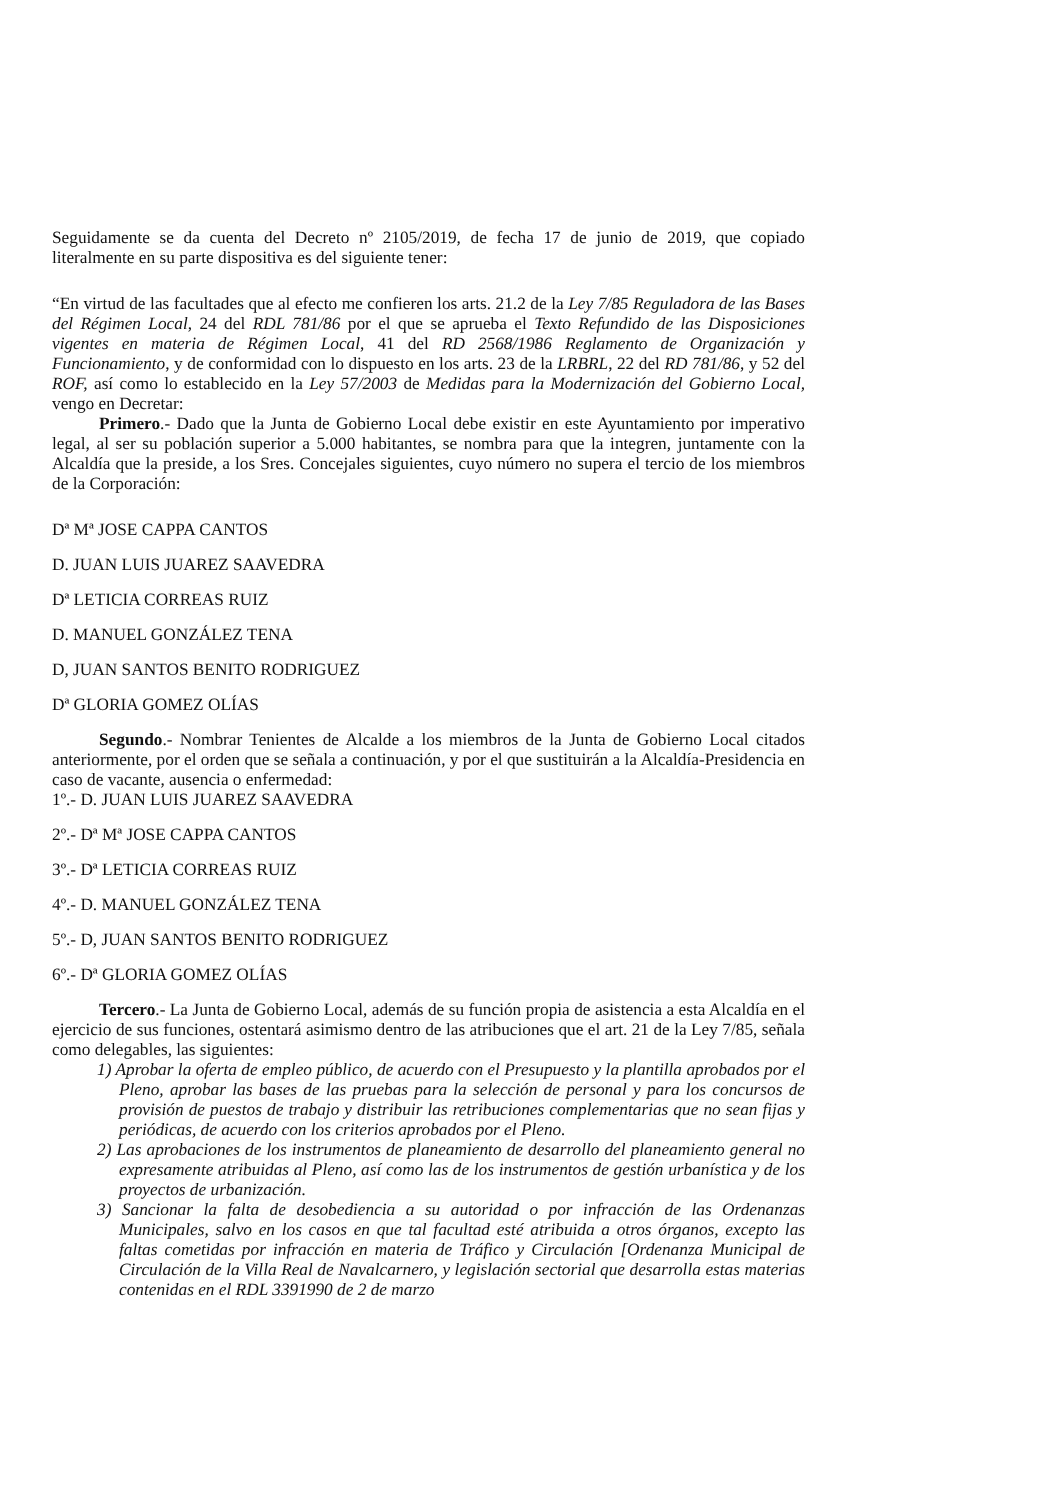Seguidamente se da cuenta del Decreto nº 2105/2019, de fecha 17 de junio de 2019, que copiado literalmente en su parte dispositiva es del siguiente tener:
“En virtud de las facultades que al efecto me confieren los arts. 21.2 de la Ley 7/85 Reguladora de las Bases del Régimen Local, 24 del RDL 781/86 por el que se aprueba el Texto Refundido de las Disposiciones vigentes en materia de Régimen Local, 41 del RD 2568/1986 Reglamento de Organización y Funcionamiento, y de conformidad con lo dispuesto en los arts. 23 de la LRBRL, 22 del RD 781/86, y 52 del ROF, así como lo establecido en la Ley 57/2003 de Medidas para la Modernización del Gobierno Local, vengo en Decretar:
Primero.- Dado que la Junta de Gobierno Local debe existir en este Ayuntamiento por imperativo legal, al ser su población superior a 5.000 habitantes, se nombra para que la integren, juntamente con la Alcaldía que la preside, a los Sres. Concejales siguientes, cuyo número no supera el tercio de los miembros de la Corporación:
Dª Mª JOSE CAPPA CANTOS
D. JUAN LUIS JUAREZ SAAVEDRA
Dª LETICIA CORREAS RUIZ
D. MANUEL GONZÁLEZ TENA
D, JUAN SANTOS BENITO RODRIGUEZ
Dª GLORIA GOMEZ OLÍAS
Segundo.- Nombrar Tenientes de Alcalde a los miembros de la Junta de Gobierno Local citados anteriormente, por el orden que se señala a continuación, y por el que sustituirán a la Alcaldía-Presidencia en caso de vacante, ausencia o enfermedad:
1º.- D. JUAN LUIS JUAREZ SAAVEDRA
2º.- Dª Mª JOSE CAPPA CANTOS
3º.- Dª LETICIA CORREAS RUIZ
4º.- D. MANUEL GONZÁLEZ TENA
5º.- D, JUAN SANTOS BENITO RODRIGUEZ
6º.- Dª GLORIA GOMEZ OLÍAS
Tercero.- La Junta de Gobierno Local, además de su función propia de asistencia a esta Alcaldía en el ejercicio de sus funciones, ostentará asimismo dentro de las atribuciones que el art. 21 de la Ley 7/85, señala como delegables, las siguientes:
1) Aprobar la oferta de empleo público, de acuerdo con el Presupuesto y la plantilla aprobados por el Pleno, aprobar las bases de las pruebas para la selección de personal y para los concursos de provisión de puestos de trabajo y distribuir las retribuciones complementarias que no sean fijas y periódicas, de acuerdo con los criterios aprobados por el Pleno.
2) Las aprobaciones de los instrumentos de planeamiento de desarrollo del planeamiento general no expresamente atribuidas al Pleno, así como las de los instrumentos de gestión urbanística y de los proyectos de urbanización.
3) Sancionar la falta de desobediencia a su autoridad o por infracción de las Ordenanzas Municipales, salvo en los casos en que tal facultad esté atribuida a otros órganos, excepto las faltas cometidas por infracción en materia de Tráfico y Circulación [Ordenanza Municipal de Circulación de la Villa Real de Navalcarnero, y legislación sectorial que desarrolla estas materias contenidas en el RDL 3391990 de 2 de marzo